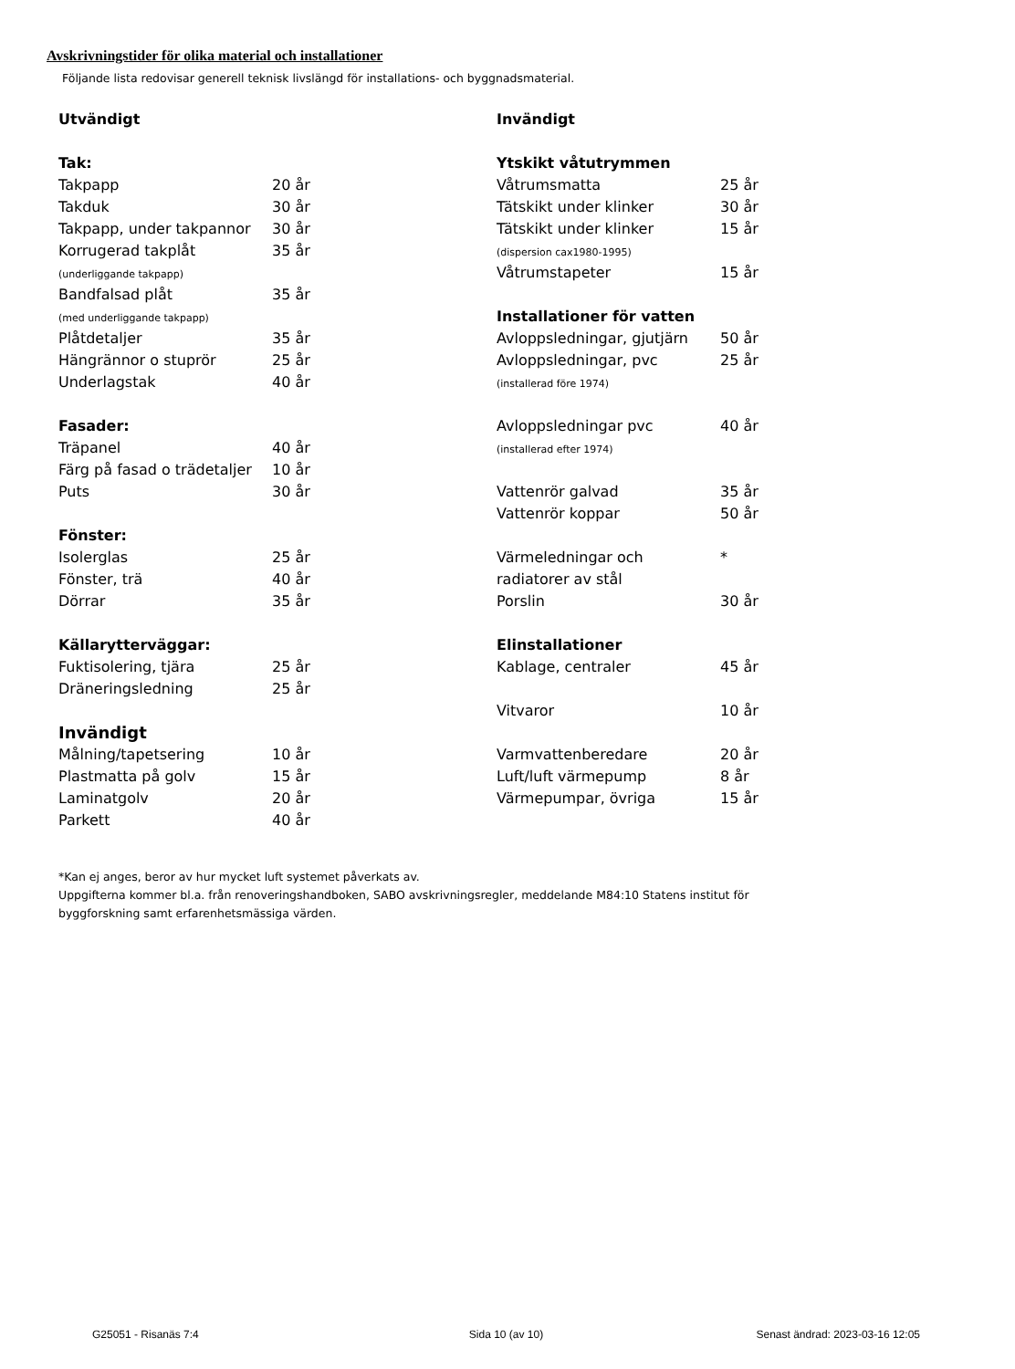Avskrivningstider för olika material och installationer
Följande lista redovisar generell teknisk livslängd för installations- och byggnadsmaterial.
| Utvändigt | |
| Tak: | |
| Takpapp | 20 år |
| Takduk | 30 år |
| Takpapp, under takpannor | 30 år |
| Korrugerad takplåt (underliggande takpapp) | 35 år |
| Bandfalsad plåt (med underliggande takpapp) | 35 år |
| Plåtdetaljer | 35 år |
| Hängrännor o stuprör | 25 år |
| Underlagstak | 40 år |
| Fasader: | |
| Träpanel | 40 år |
| Färg på fasad o trädetaljer | 10 år |
| Puts | 30 år |
| Fönster: | |
| Isolerglas | 25 år |
| Fönster, trä | 40 år |
| Dörrar | 35 år |
| Källarytterväggar: | |
| Fuktisolering, tjära | 25 år |
| Dräneringsledning | 25 år |
| Invändigt | |
| Målning/tapetsering | 10 år |
| Plastmatta på golv | 15 år |
| Laminatgolv | 20 år |
| Parkett | 40 år |
| Invändigt | |
| Ytskikt våtutrymmen | |
| Våtrumsmatta | 25 år |
| Tätskikt under klinker | 30 år |
| Tätskikt under klinker (dispersion cax1980-1995) | 15 år |
| Våtrumstapeter | 15 år |
| Installationer för vatten | |
| Avloppsledningar, gjutjärn | 50 år |
| Avloppsledningar, pvc (installerad före 1974) | 25 år |
| Avloppsledningar pvc (installerad efter 1974) | 40 år |
| Vattenrör galvad | 35 år |
| Vattenrör koppar | 50 år |
| Värmeledningar och radiatorer av stål | * |
| Porslin | 30 år |
| Elinstallationer | |
| Kablage, centraler | 45 år |
| Vitvaror | 10 år |
| Varmvattenberedare | 20 år |
| Luft/luft värmepump | 8 år |
| Värmepumpar, övriga | 15 år |
*Kan ej anges, beror av hur mycket luft systemet påverkats av.
Uppgifterna kommer bl.a. från renoveringshandboken, SABO avskrivningsregler, meddelande M84:10 Statens institut för
byggforskning samt erfarenhetsmässiga värden.
G25051 - Risanäs 7:4 Sida 10 (av 10) Senast ändrad: 2023-03-16 12:05